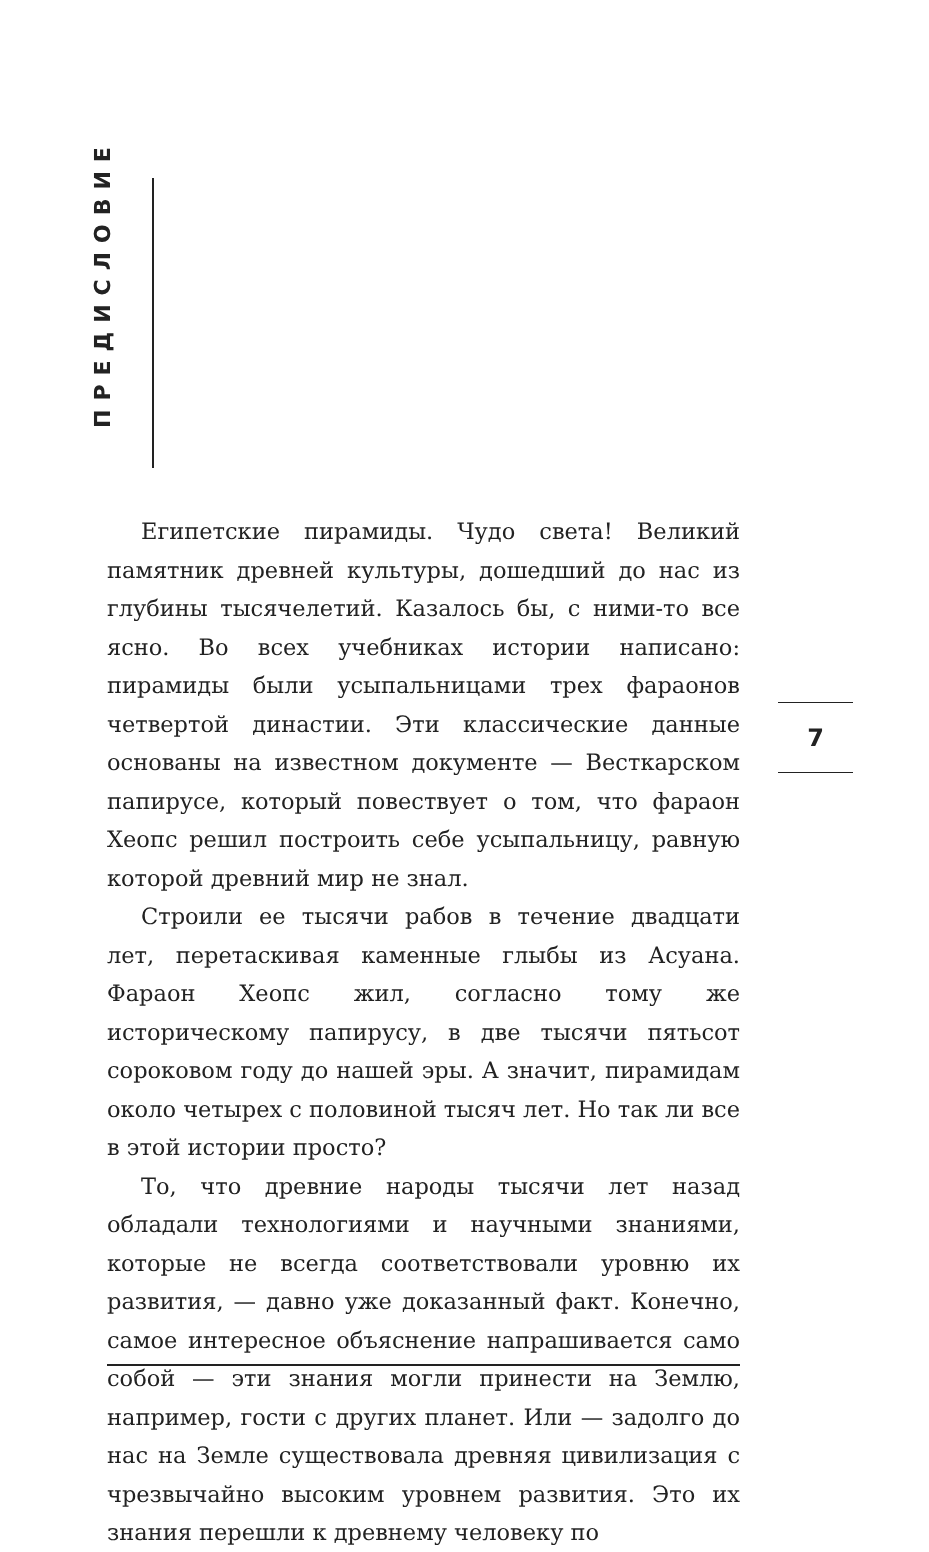ПРЕДИСЛОВИЕ
Египетские пирамиды. Чудо света! Великий памятник древней культуры, дошедший до нас из глубины тысячелетий. Казалось бы, с ними-то все ясно. Во всех учебниках истории написано: пирамиды были усыпальницами трех фараонов четвертой династии. Эти классические данные основаны на известном документе — Весткарском папирусе, который повествует о том, что фараон Хеопс решил построить себе усыпальницу, равную которой древний мир не знал.
Строили ее тысячи рабов в течение двадцати лет, перетаскивая каменные глыбы из Асуана. Фараон Хеопс жил, согласно тому же историческому папирусу, в две тысячи пятьсот сороковом году до нашей эры. А значит, пирамидам около четырех с половиной тысяч лет. Но так ли все в этой истории просто?
То, что древние народы тысячи лет назад обладали технологиями и научными знаниями, которые не всегда соответствовали уровню их развития, — давно уже доказанный факт. Конечно, самое интересное объяснение напрашивается само собой — эти знания могли принести на Землю, например, гости с других планет. Или — задолго до нас на Земле существовала древняя цивилизация с чрезвычайно высоким уровнем развития. Это их знания перешли к древнему человеку по
7